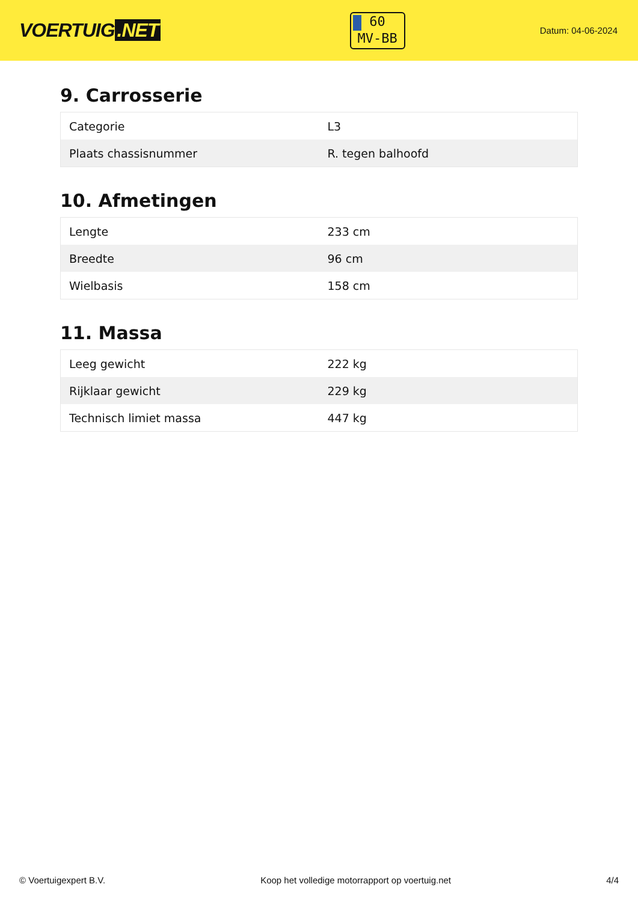VOERTUIG.NET
60
MV-BB
Datum: 04-06-2024
9. Carrosserie
| Categorie | L3 |
| Plaats chassisnummer | R. tegen balhoofd |
10. Afmetingen
| Lengte | 233 cm |
| Breedte | 96 cm |
| Wielbasis | 158 cm |
11. Massa
| Leeg gewicht | 222 kg |
| Rijklaar gewicht | 229 kg |
| Technisch limiet massa | 447 kg |
© Voertuigexpert B.V. Koop het volledige motorrapport op voertuig.net 4/4